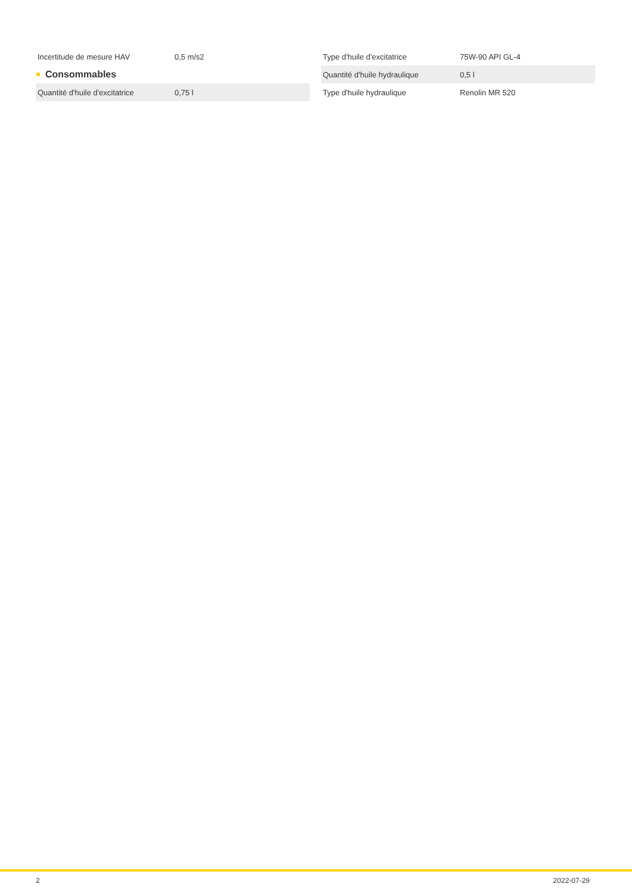| Incertitude de mesure HAV | 0,5 m/s2 |
Consommables
| Quantité d'huile d'excitatrice | 0,75 l |
| Type d'huile d'excitatrice | 75W-90 API GL-4 |
| Quantité d'huile hydraulique | 0,5 l |
| Type d'huile hydraulique | Renolin MR 520 |
2 2022-07-29